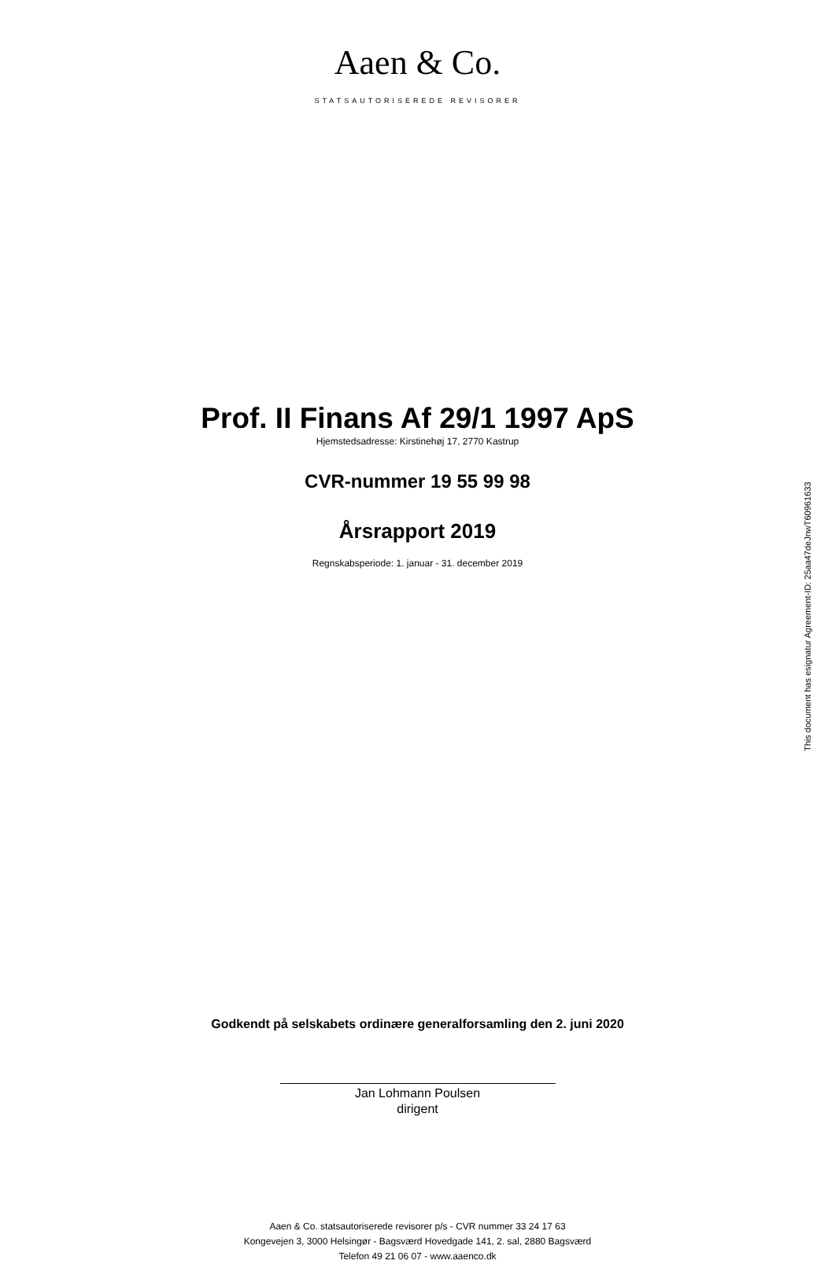Aaen & Co.
STATSAUTORISEREDE REVISORER
Prof. II Finans Af 29/1 1997 ApS
Hjemstedsadresse: Kirstinehøj 17, 2770 Kastrup
CVR-nummer 19 55 99 98
Årsrapport 2019
Regnskabsperiode: 1. januar - 31. december 2019
Godkendt på selskabets ordinære generalforsamling den 2. juni 2020
Jan Lohmann Poulsen
dirigent
Aaen & Co. statsautoriserede revisorer p/s - CVR nummer 33 24 17 63
Kongevejen 3, 3000 Helsingør - Bagsværd Hovedgade 141, 2. sal, 2880 Bagsværd
Telefon 49 21 06 07 - www.aaenco.dk
This document has esignatur Agreement-ID: 25aa47deJnwT60961633